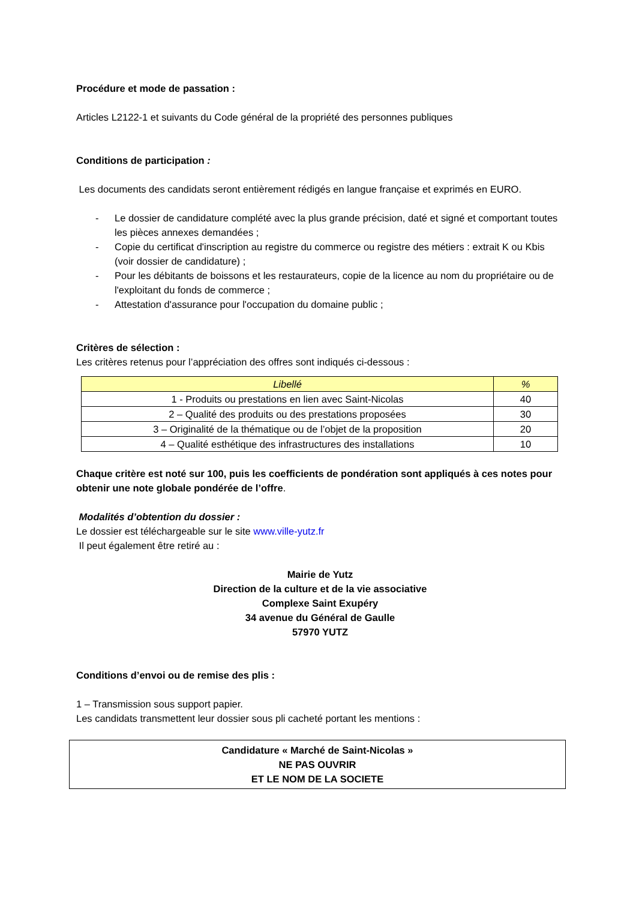Procédure et mode de passation :
Articles L2122-1 et suivants du Code général de la propriété des personnes publiques
Conditions de participation :
Les documents des candidats seront entièrement rédigés en langue française et exprimés en EURO.
- Le dossier de candidature complété avec la plus grande précision, daté et signé et comportant toutes les pièces annexes demandées ;
- Copie du certificat d'inscription au registre du commerce ou registre des métiers : extrait K ou Kbis (voir dossier de candidature) ;
- Pour les débitants de boissons et les restaurateurs, copie de la licence au nom du propriétaire ou de l'exploitant du fonds de commerce ;
- Attestation d'assurance pour l'occupation du domaine public ;
Critères de sélection :
Les critères retenus pour l’appréciation des offres sont indiqués ci-dessous :
| Libellé | % |
| --- | --- |
| 1 - Produits ou prestations en lien avec Saint-Nicolas | 40 |
| 2 – Qualité des produits ou des prestations proposées | 30 |
| 3 – Originalité de la thématique ou de l’objet de la proposition | 20 |
| 4 – Qualité esthétique des infrastructures des installations | 10 |
Chaque critère est noté sur 100, puis les coefficients de pondération sont appliqués à ces notes pour obtenir une note globale pondérée de l’offre.
Modalités d’obtention du dossier :
Le dossier est téléchargeable sur le site www.ville-yutz.fr
Il peut également être retiré au :
Mairie de Yutz
Direction de la culture et de la vie associative
Complexe Saint Exupéry
34 avenue du Général de Gaulle
57970 YUTZ
Conditions d’envoi ou de remise des plis :
1 – Transmission sous support papier.
Les candidats transmettent leur dossier sous pli cacheté portant les mentions :
Candidature « Marché de Saint-Nicolas »
NE PAS OUVRIR
ET LE NOM DE LA SOCIETE